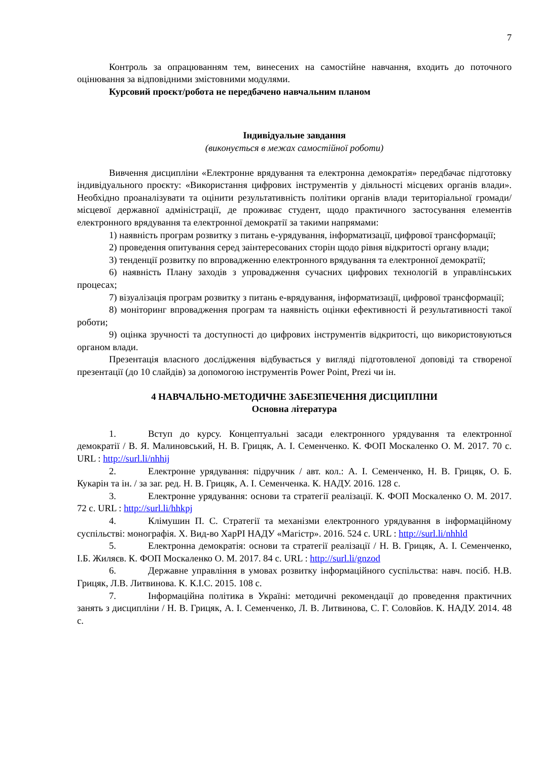7
Контроль за опрацюванням тем, винесених на самостійне навчання, входить до поточного оцінювання за відповідними змістовними модулями.
Курсовий проєкт/робота не передбачено навчальним планом
Індивідуальне завдання
(виконується в межах самостійної роботи)
Вивчення дисципліни «Електронне врядування та електронна демократія» передбачає підготовку індивідуального проєкту: «Використання цифрових інструментів у діяльності місцевих органів влади». Необхідно проаналізувати та оцінити результативність політики органів влади територіальної громади/місцевої державної адміністрації, де проживає студент, щодо практичного застосування елементів електронного врядування та електронної демократії за такими напрямами:
1) наявність програм розвитку з питань е-урядування, інформатизації, цифрової трансформації;
2) проведення опитування серед заінтересованих сторін щодо рівня відкритості органу влади;
3) тенденції розвитку по впровадженню електронного врядування та електронної демократії;
6) наявність Плану заходів з упровадження сучасних цифрових технологій в управлінських процесах;
7) візуалізація програм розвитку з питань е-врядування, інформатизації, цифрової трансформації;
8) моніторинг впровадження програм та наявність оцінки ефективності й результативності такої роботи;
9) оцінка зручності та доступності до цифрових інструментів відкритості, що використовуються органом влади.
Презентація власного дослідження відбувається у вигляді підготовленої доповіді та створеної презентації (до 10 слайдів) за допомогою інструментів Power Point, Prezi чи ін.
4 НАВЧАЛЬНО-МЕТОДИЧНЕ ЗАБЕЗПЕЧЕННЯ ДИСЦИПЛІНИ
Основна література
1. Вступ до курсу. Концептуальні засади електронного урядування та електронної демократії / В. Я. Малиновський, Н. В. Грицяк, А. І. Семенченко. К. ФОП Москаленко О. М. 2017. 70 с. URL : http://surl.li/nhhij
2. Електронне урядування: підручник / авт. кол.: А. І. Семенченко, Н. В. Грицяк, О. Б. Кукарін та ін. / за заг. ред. Н. В. Грицяк, А. І. Семенченка. К. НАДУ. 2016. 128 с.
3. Електронне урядування: основи та стратегії реалізації. К. ФОП Москаленко О. М. 2017. 72 с. URL : http://surl.li/hhkpj
4. Клімушин П. С. Стратегії та механізми електронного урядування в інформаційному суспільстві: монографія. Х. Вид-во ХарРІ НАДУ «Магістр». 2016. 524 с. URL : http://surl.li/nhhld
5. Електронна демократія: основи та стратегії реалізації / Н. В. Грицяк, А. І. Семенченко, І.Б. Жиляєв. К. ФОП Москаленко О. М. 2017. 84 с. URL : http://surl.li/gnzod
6. Державне управління в умовах розвитку інформаційного суспільства: навч. посіб. Н.В. Грицяк, Л.В. Литвинова. К. К.І.С. 2015. 108 с.
7. Інформаційна політика в Україні: методичні рекомендації до проведення практичних занять з дисципліни / Н. В. Грицяк, А. І. Семенченко, Л. В. Литвинова, С. Г. Соловйов. К. НАДУ. 2014. 48 с.